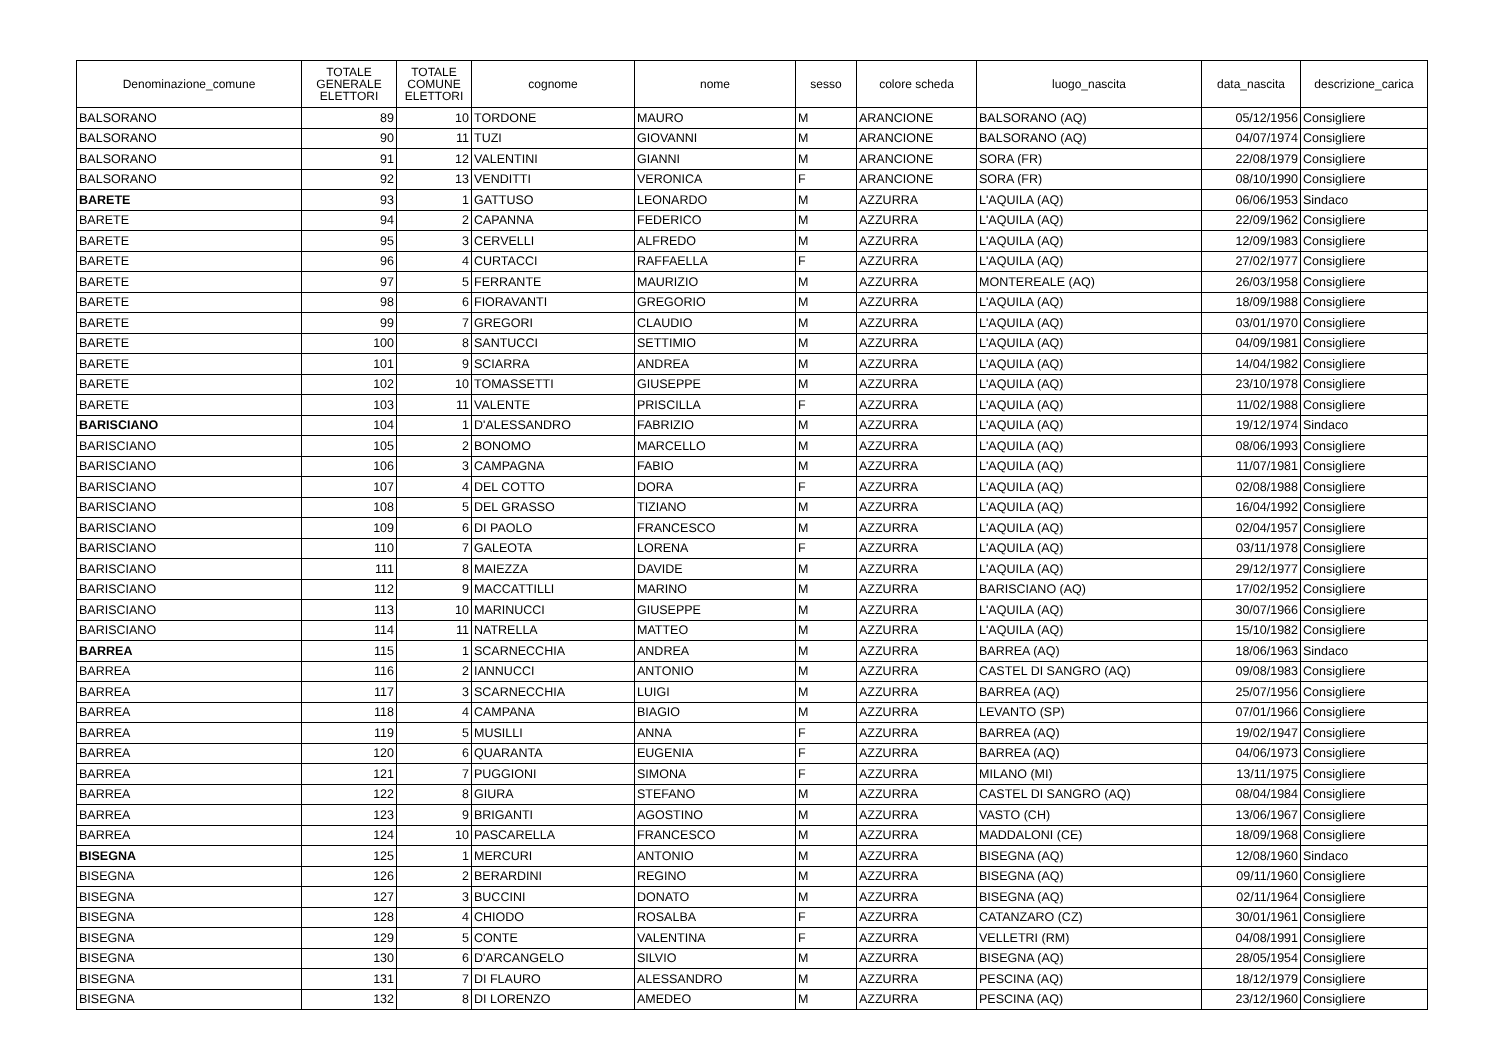| Denominazione_comune | TOTALE GENERALE ELETTORI | TOTALE COMUNE ELETTORI | cognome | nome | sesso | colore scheda | luogo_nascita | data_nascita | descrizione_carica |
| --- | --- | --- | --- | --- | --- | --- | --- | --- | --- |
| BALSORANO | 89 | 10 | TORDONE | MAURO | M | ARANCIONE | BALSORANO (AQ) | 05/12/1956 | Consigliere |
| BALSORANO | 90 | 11 | TUZI | GIOVANNI | M | ARANCIONE | BALSORANO (AQ) | 04/07/1974 | Consigliere |
| BALSORANO | 91 | 12 | VALENTINI | GIANNI | M | ARANCIONE | SORA (FR) | 22/08/1979 | Consigliere |
| BALSORANO | 92 | 13 | VENDITTI | VERONICA | F | ARANCIONE | SORA (FR) | 08/10/1990 | Consigliere |
| BARETE | 93 | 1 | GATTUSO | LEONARDO | M | AZZURRA | L'AQUILA (AQ) | 06/06/1953 | Sindaco |
| BARETE | 94 | 2 | CAPANNA | FEDERICO | M | AZZURRA | L'AQUILA (AQ) | 22/09/1962 | Consigliere |
| BARETE | 95 | 3 | CERVELLI | ALFREDO | M | AZZURRA | L'AQUILA (AQ) | 12/09/1983 | Consigliere |
| BARETE | 96 | 4 | CURTACCI | RAFFAELLA | F | AZZURRA | L'AQUILA (AQ) | 27/02/1977 | Consigliere |
| BARETE | 97 | 5 | FERRANTE | MAURIZIO | M | AZZURRA | MONTEREALE (AQ) | 26/03/1958 | Consigliere |
| BARETE | 98 | 6 | FIORAVANTI | GREGORIO | M | AZZURRA | L'AQUILA (AQ) | 18/09/1988 | Consigliere |
| BARETE | 99 | 7 | GREGORI | CLAUDIO | M | AZZURRA | L'AQUILA (AQ) | 03/01/1970 | Consigliere |
| BARETE | 100 | 8 | SANTUCCI | SETTIMIO | M | AZZURRA | L'AQUILA (AQ) | 04/09/1981 | Consigliere |
| BARETE | 101 | 9 | SCIARRA | ANDREA | M | AZZURRA | L'AQUILA (AQ) | 14/04/1982 | Consigliere |
| BARETE | 102 | 10 | TOMASSETTI | GIUSEPPE | M | AZZURRA | L'AQUILA (AQ) | 23/10/1978 | Consigliere |
| BARETE | 103 | 11 | VALENTE | PRISCILLA | F | AZZURRA | L'AQUILA (AQ) | 11/02/1988 | Consigliere |
| BARISCIANO | 104 | 1 | D'ALESSANDRO | FABRIZIO | M | AZZURRA | L'AQUILA (AQ) | 19/12/1974 | Sindaco |
| BARISCIANO | 105 | 2 | BONOMO | MARCELLO | M | AZZURRA | L'AQUILA (AQ) | 08/06/1993 | Consigliere |
| BARISCIANO | 106 | 3 | CAMPAGNA | FABIO | M | AZZURRA | L'AQUILA (AQ) | 11/07/1981 | Consigliere |
| BARISCIANO | 107 | 4 | DEL COTTO | DORA | F | AZZURRA | L'AQUILA (AQ) | 02/08/1988 | Consigliere |
| BARISCIANO | 108 | 5 | DEL GRASSO | TIZIANO | M | AZZURRA | L'AQUILA (AQ) | 16/04/1992 | Consigliere |
| BARISCIANO | 109 | 6 | DI PAOLO | FRANCESCO | M | AZZURRA | L'AQUILA (AQ) | 02/04/1957 | Consigliere |
| BARISCIANO | 110 | 7 | GALEOTA | LORENA | F | AZZURRA | L'AQUILA (AQ) | 03/11/1978 | Consigliere |
| BARISCIANO | 111 | 8 | MAIEZZA | DAVIDE | M | AZZURRA | L'AQUILA (AQ) | 29/12/1977 | Consigliere |
| BARISCIANO | 112 | 9 | MACCATTILLI | MARINO | M | AZZURRA | BARISCIANO (AQ) | 17/02/1952 | Consigliere |
| BARISCIANO | 113 | 10 | MARINUCCI | GIUSEPPE | M | AZZURRA | L'AQUILA (AQ) | 30/07/1966 | Consigliere |
| BARISCIANO | 114 | 11 | NATRELLA | MATTEO | M | AZZURRA | L'AQUILA (AQ) | 15/10/1982 | Consigliere |
| BARREA | 115 | 1 | SCARNECCHIA | ANDREA | M | AZZURRA | BARREA (AQ) | 18/06/1963 | Sindaco |
| BARREA | 116 | 2 | IANNUCCI | ANTONIO | M | AZZURRA | CASTEL DI SANGRO (AQ) | 09/08/1983 | Consigliere |
| BARREA | 117 | 3 | SCARNECCHIA | LUIGI | M | AZZURRA | BARREA (AQ) | 25/07/1956 | Consigliere |
| BARREA | 118 | 4 | CAMPANA | BIAGIO | M | AZZURRA | LEVANTO (SP) | 07/01/1966 | Consigliere |
| BARREA | 119 | 5 | MUSILLI | ANNA | F | AZZURRA | BARREA (AQ) | 19/02/1947 | Consigliere |
| BARREA | 120 | 6 | QUARANTA | EUGENIA | F | AZZURRA | BARREA (AQ) | 04/06/1973 | Consigliere |
| BARREA | 121 | 7 | PUGGIONI | SIMONA | F | AZZURRA | MILANO (MI) | 13/11/1975 | Consigliere |
| BARREA | 122 | 8 | GIURA | STEFANO | M | AZZURRA | CASTEL DI SANGRO (AQ) | 08/04/1984 | Consigliere |
| BARREA | 123 | 9 | BRIGANTI | AGOSTINO | M | AZZURRA | VASTO (CH) | 13/06/1967 | Consigliere |
| BARREA | 124 | 10 | PASCARELLA | FRANCESCO | M | AZZURRA | MADDALONI (CE) | 18/09/1968 | Consigliere |
| BISEGNA | 125 | 1 | MERCURI | ANTONIO | M | AZZURRA | BISEGNA (AQ) | 12/08/1960 | Sindaco |
| BISEGNA | 126 | 2 | BERARDINI | REGINO | M | AZZURRA | BISEGNA (AQ) | 09/11/1960 | Consigliere |
| BISEGNA | 127 | 3 | BUCCINI | DONATO | M | AZZURRA | BISEGNA (AQ) | 02/11/1964 | Consigliere |
| BISEGNA | 128 | 4 | CHIODO | ROSALBA | F | AZZURRA | CATANZARO (CZ) | 30/01/1961 | Consigliere |
| BISEGNA | 129 | 5 | CONTE | VALENTINA | F | AZZURRA | VELLETRI (RM) | 04/08/1991 | Consigliere |
| BISEGNA | 130 | 6 | D'ARCANGELO | SILVIO | M | AZZURRA | BISEGNA (AQ) | 28/05/1954 | Consigliere |
| BISEGNA | 131 | 7 | DI FLAURO | ALESSANDRO | M | AZZURRA | PESCINA (AQ) | 18/12/1979 | Consigliere |
| BISEGNA | 132 | 8 | DI LORENZO | AMEDEO | M | AZZURRA | PESCINA (AQ) | 23/12/1960 | Consigliere |